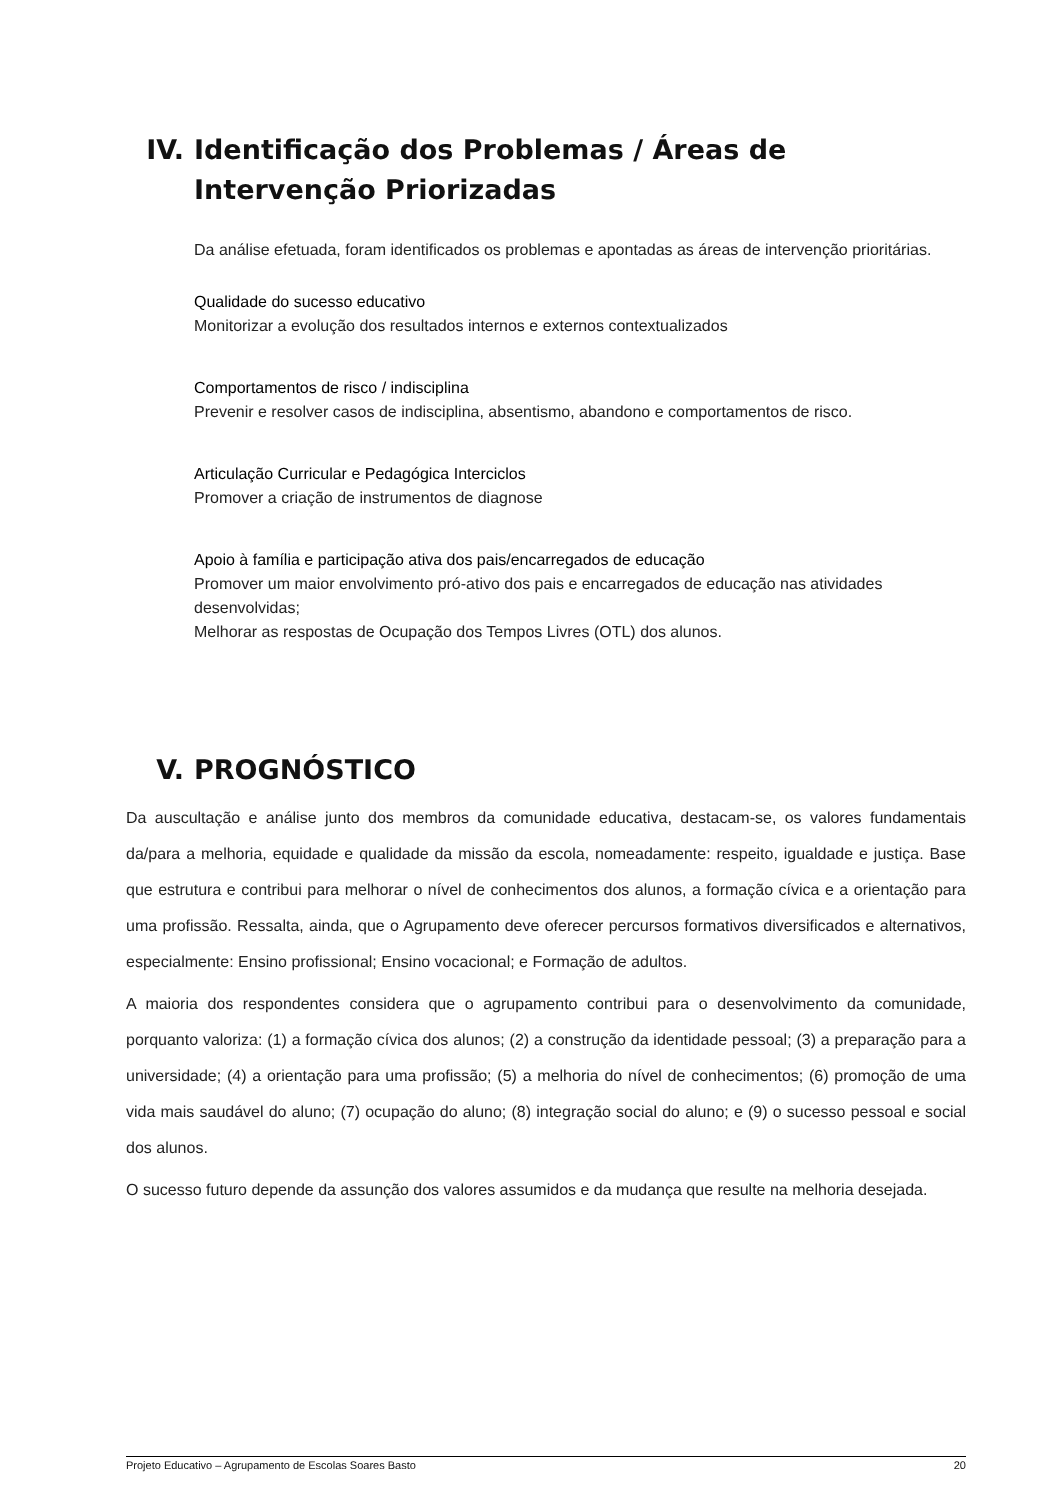IV. Identificação dos Problemas / Áreas de Intervenção Priorizadas
Da análise efetuada, foram identificados os problemas e apontadas as áreas de intervenção prioritárias.
Qualidade do sucesso educativo
Monitorizar a evolução dos resultados internos e externos contextualizados
Comportamentos de risco / indisciplina
Prevenir e resolver casos de indisciplina, absentismo, abandono e comportamentos de risco.
Articulação Curricular e Pedagógica Interciclos
Promover a criação de instrumentos de diagnose
Apoio à família e participação ativa dos pais/encarregados de educação
Promover um maior envolvimento pró-ativo dos pais e encarregados de educação nas atividades desenvolvidas;
Melhorar as respostas de Ocupação dos Tempos Livres (OTL) dos alunos.
V. PROGNÓSTICO
Da auscultação e análise junto dos membros da comunidade educativa, destacam-se, os valores fundamentais da/para a melhoria, equidade e qualidade da missão da escola, nomeadamente: respeito, igualdade e justiça. Base que estrutura e contribui para melhorar o nível de conhecimentos dos alunos, a formação cívica e a orientação para uma profissão. Ressalta, ainda, que o Agrupamento deve oferecer percursos formativos diversificados e alternativos, especialmente: Ensino profissional; Ensino vocacional; e Formação de adultos.
A maioria dos respondentes considera que o agrupamento contribui para o desenvolvimento da comunidade, porquanto valoriza: (1) a formação cívica dos alunos; (2) a construção da identidade pessoal; (3) a preparação para a universidade; (4) a orientação para uma profissão; (5) a melhoria do nível de conhecimentos; (6) promoção de uma vida mais saudável do aluno; (7) ocupação do aluno; (8) integração social do aluno; e (9) o sucesso pessoal e social dos alunos.
O sucesso futuro depende da assunção dos valores assumidos e da mudança que resulte na melhoria desejada.
Projeto Educativo – Agrupamento de Escolas Soares Basto 20